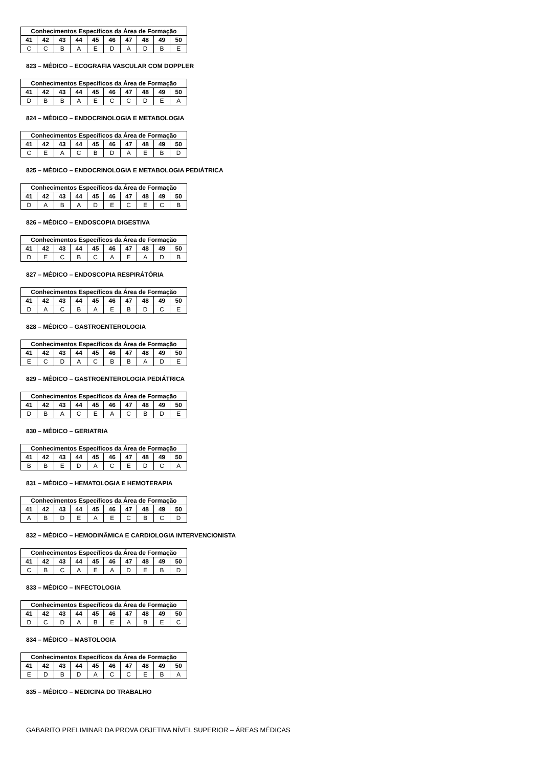| Conhecimentos Específicos da Área de Formação | | | | | | | | | |
| --- | --- | --- | --- | --- | --- | --- | --- | --- | --- |
| 41 | 42 | 43 | 44 | 45 | 46 | 47 | 48 | 49 | 50 |
| C | C | B | A | E | D | A | D | B | E |
823 – MÉDICO – ECOGRAFIA VASCULAR COM DOPPLER
| Conhecimentos Específicos da Área de Formação | | | | | | | | | |
| --- | --- | --- | --- | --- | --- | --- | --- | --- | --- |
| 41 | 42 | 43 | 44 | 45 | 46 | 47 | 48 | 49 | 50 |
| D | B | B | A | E | C | C | D | E | A |
824 – MÉDICO – ENDOCRINOLOGIA E METABOLOGIA
| Conhecimentos Específicos da Área de Formação | | | | | | | | | |
| --- | --- | --- | --- | --- | --- | --- | --- | --- | --- |
| 41 | 42 | 43 | 44 | 45 | 46 | 47 | 48 | 49 | 50 |
| C | E | A | C | B | D | A | E | B | D |
825 – MÉDICO – ENDOCRINOLOGIA E METABOLOGIA PEDIÁTRICA
| Conhecimentos Específicos da Área de Formação | | | | | | | | | |
| --- | --- | --- | --- | --- | --- | --- | --- | --- | --- |
| 41 | 42 | 43 | 44 | 45 | 46 | 47 | 48 | 49 | 50 |
| D | A | B | A | D | E | C | E | C | B |
826 – MÉDICO – ENDOSCOPIA DIGESTIVA
| Conhecimentos Específicos da Área de Formação | | | | | | | | | |
| --- | --- | --- | --- | --- | --- | --- | --- | --- | --- |
| 41 | 42 | 43 | 44 | 45 | 46 | 47 | 48 | 49 | 50 |
| D | E | C | B | C | A | E | A | D | B |
827 – MÉDICO – ENDOSCOPIA RESPIRÁTÓRIA
| Conhecimentos Específicos da Área de Formação | | | | | | | | | |
| --- | --- | --- | --- | --- | --- | --- | --- | --- | --- |
| 41 | 42 | 43 | 44 | 45 | 46 | 47 | 48 | 49 | 50 |
| D | A | C | B | A | E | B | D | C | E |
828 – MÉDICO – GASTROENTEROLOGIA
| Conhecimentos Específicos da Área de Formação | | | | | | | | | |
| --- | --- | --- | --- | --- | --- | --- | --- | --- | --- |
| 41 | 42 | 43 | 44 | 45 | 46 | 47 | 48 | 49 | 50 |
| E | C | D | A | C | B | B | A | D | E |
829 – MÉDICO – GASTROENTEROLOGIA PEDIÁTRICA
| Conhecimentos Específicos da Área de Formação | | | | | | | | | |
| --- | --- | --- | --- | --- | --- | --- | --- | --- | --- |
| 41 | 42 | 43 | 44 | 45 | 46 | 47 | 48 | 49 | 50 |
| D | B | A | C | E | A | C | B | D | E |
830 – MÉDICO – GERIATRIA
| Conhecimentos Específicos da Área de Formação | | | | | | | | | |
| --- | --- | --- | --- | --- | --- | --- | --- | --- | --- |
| 41 | 42 | 43 | 44 | 45 | 46 | 47 | 48 | 49 | 50 |
| B | B | E | D | A | C | E | D | C | A |
831 – MÉDICO – HEMATOLOGIA E HEMOTERAPIA
| Conhecimentos Específicos da Área de Formação | | | | | | | | | |
| --- | --- | --- | --- | --- | --- | --- | --- | --- | --- |
| 41 | 42 | 43 | 44 | 45 | 46 | 47 | 48 | 49 | 50 |
| A | B | D | E | A | E | C | B | C | D |
832 – MÉDICO – HEMODINÂMICA E CARDIOLOGIA INTERVENCIONISTA
| Conhecimentos Específicos da Área de Formação | | | | | | | | | |
| --- | --- | --- | --- | --- | --- | --- | --- | --- | --- |
| 41 | 42 | 43 | 44 | 45 | 46 | 47 | 48 | 49 | 50 |
| C | B | C | A | E | A | D | E | B | D |
833 – MÉDICO – INFECTOLOGIA
| Conhecimentos Específicos da Área de Formação | | | | | | | | | |
| --- | --- | --- | --- | --- | --- | --- | --- | --- | --- |
| 41 | 42 | 43 | 44 | 45 | 46 | 47 | 48 | 49 | 50 |
| D | C | D | A | B | E | A | B | E | C |
834 – MÉDICO – MASTOLOGIA
| Conhecimentos Específicos da Área de Formação | | | | | | | | | |
| --- | --- | --- | --- | --- | --- | --- | --- | --- | --- |
| 41 | 42 | 43 | 44 | 45 | 46 | 47 | 48 | 49 | 50 |
| E | D | B | D | A | C | C | E | B | A |
835 – MÉDICO – MEDICINA DO TRABALHO
GABARITO PRELIMINAR DA PROVA OBJETIVA NÍVEL SUPERIOR – ÁREAS MÉDICAS